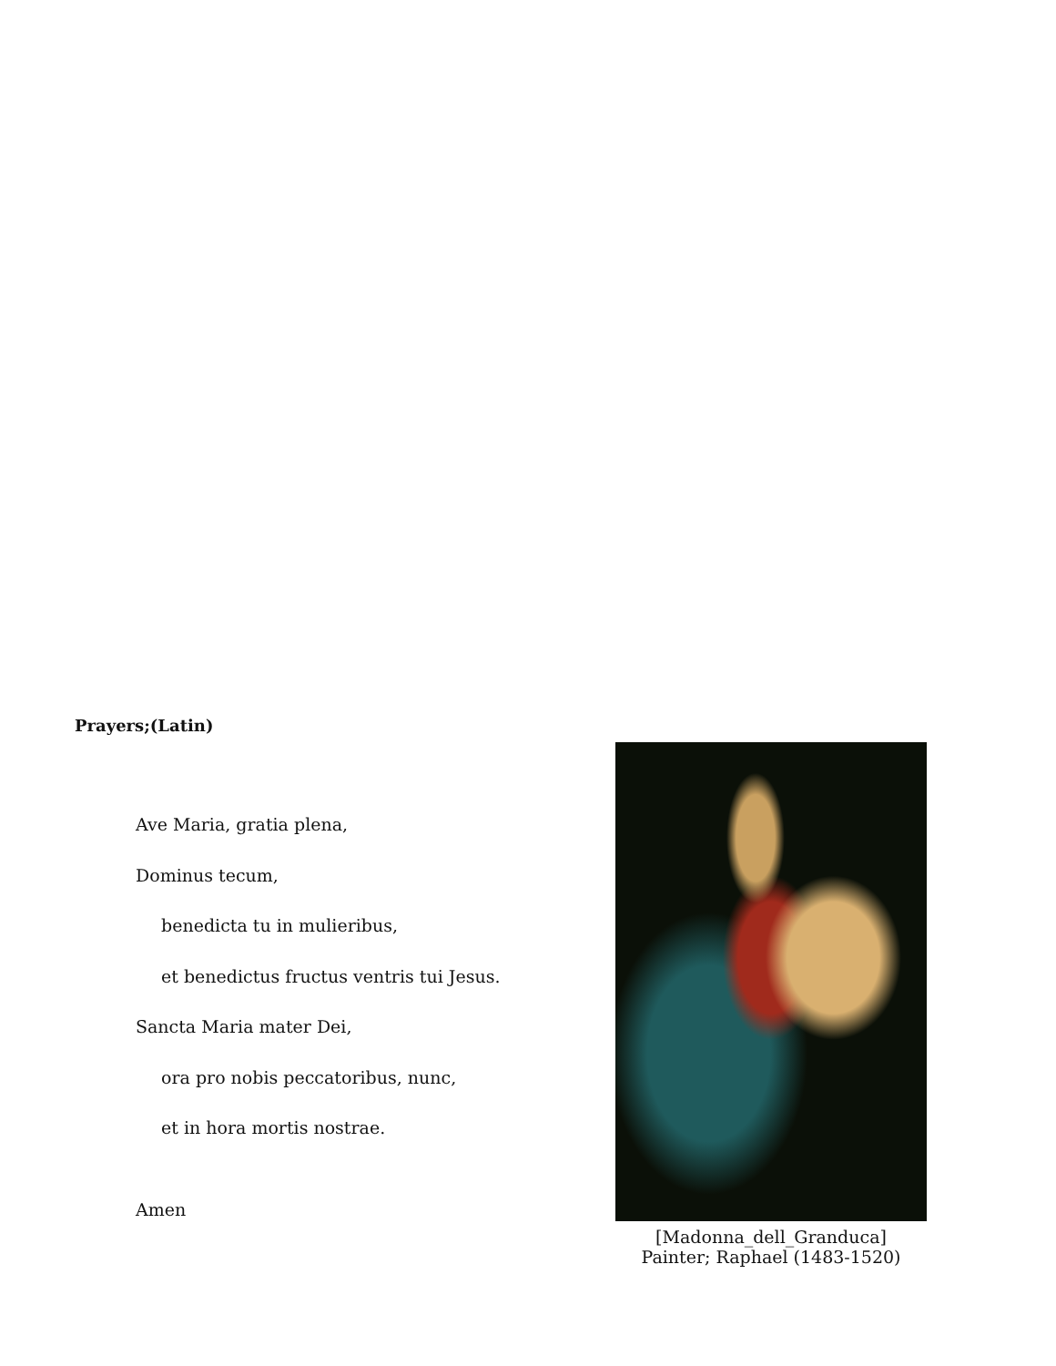Prayers;(Latin)
Ave Maria, gratia plena,
Dominus tecum,
benedicta tu in mulieribus,
et benedictus fructus ventris tui Jesus.
Sancta Maria mater Dei,
ora pro nobis peccatoribus, nunc,
et in hora mortis nostrae.
Amen
[Madonna_dell_Granduca]
Painter; Raphael (1483-1520)